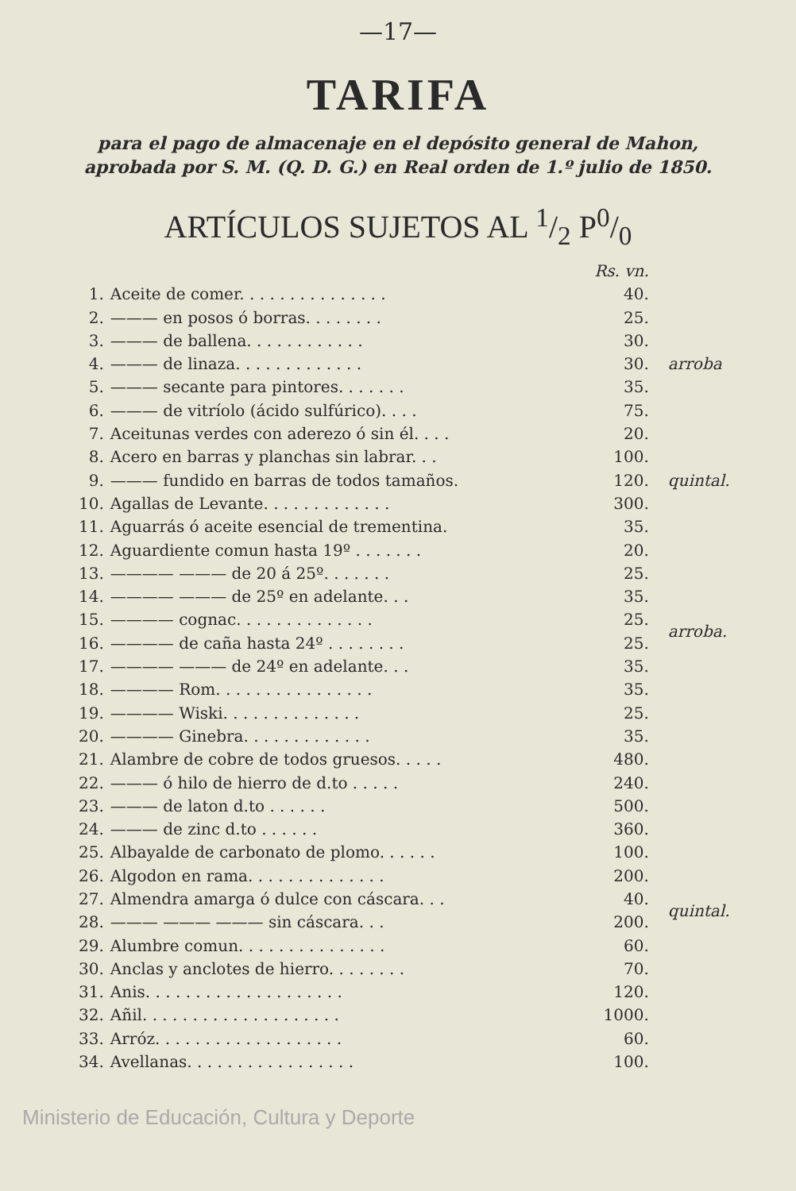—17—
TARIFA
para el pago de almacenaje en el depósito general de Mahon, aprobada por S. M. (Q. D. G.) en Real orden de 1.º julio de 1850.
ARTÍCULOS SUJETOS AL 1/2 P0/0
| | | Rs. vn. | |
| 1. | Aceite de comer. . . . . . . . . . . . . . . | 40. | arroba |
| 2. | ——— en posos ó borras. . . . . . . . | 25. | |
| 3. | ——— de ballena. . . . . . . . . . . . | 30. | |
| 4. | ——— de linaza. . . . . . . . . . . . . | 30. | |
| 5. | ——— secante para pintores. . . . . . . | 35. | |
| 6. | ——— de vitríolo (ácido sulfúrico). . . . | 75. | |
| 7. | Aceitunas verdes con aderezo ó sin él. . . . | 20. | |
| 8. | Acero en barras y planchas sin labrar. . . | 100. | quintal. |
| 9. | ——— fundido en barras de todos tamaños. | 120. | |
| 10. | Agallas de Levante. . . . . . . . . . . . . | 300. | |
| 11. | Aguarrás ó aceite esencial de trementina. | 35. | arroba. |
| 12. | Aguardiente comun hasta 19º . . . . . . . | 20. | |
| 13. | ———— ——— de 20 á 25º. . . . . . . | 25. | |
| 14. | ———— ——— de 25º en adelante. . . | 35. | |
| 15. | ———— cognac. . . . . . . . . . . . . . | 25. | |
| 16. | ———— de caña hasta 24º . . . . . . . . | 25. | |
| 17. | ———— ——— de 24º en adelante. . . | 35. | |
| 18. | ———— Rom. . . . . . . . . . . . . . . . | 35. | |
| 19. | ———— Wiski. . . . . . . . . . . . . . | 25. | |
| 20. | ———— Ginebra. . . . . . . . . . . . . | 35. | |
| 21. | Alambre de cobre de todos gruesos. . . . . | 480. | quintal. |
| 22. | ——— ó hilo de hierro de d.to . . . . . | 240. | |
| 23. | ——— de laton d.to . . . . . . | 500. | |
| 24. | ——— de zinc d.to . . . . . . | 360. | |
| 25. | Albayalde de carbonato de plomo. . . . . . | 100. | |
| 26. | Algodon en rama. . . . . . . . . . . . . . | 200. | |
| 27. | Almendra amarga ó dulce con cáscara. . . | 40. | |
| 28. | ——— ——— ——— sin cáscara. . . | 200. | |
| 29. | Alumbre comun. . . . . . . . . . . . . . . | 60. | |
| 30. | Anclas y anclotes de hierro. . . . . . . . | 70. | |
| 31. | Anis. . . . . . . . . . . . . . . . . . . . | 120. | |
| 32. | Añil. . . . . . . . . . . . . . . . . . . . | 1000. | |
| 33. | Arróz. . . . . . . . . . . . . . . . . . . | 60. | |
| 34. | Avellanas. . . . . . . . . . . . . . . . . | 100. | |
Ministerio de Educación, Cultura y Deporte